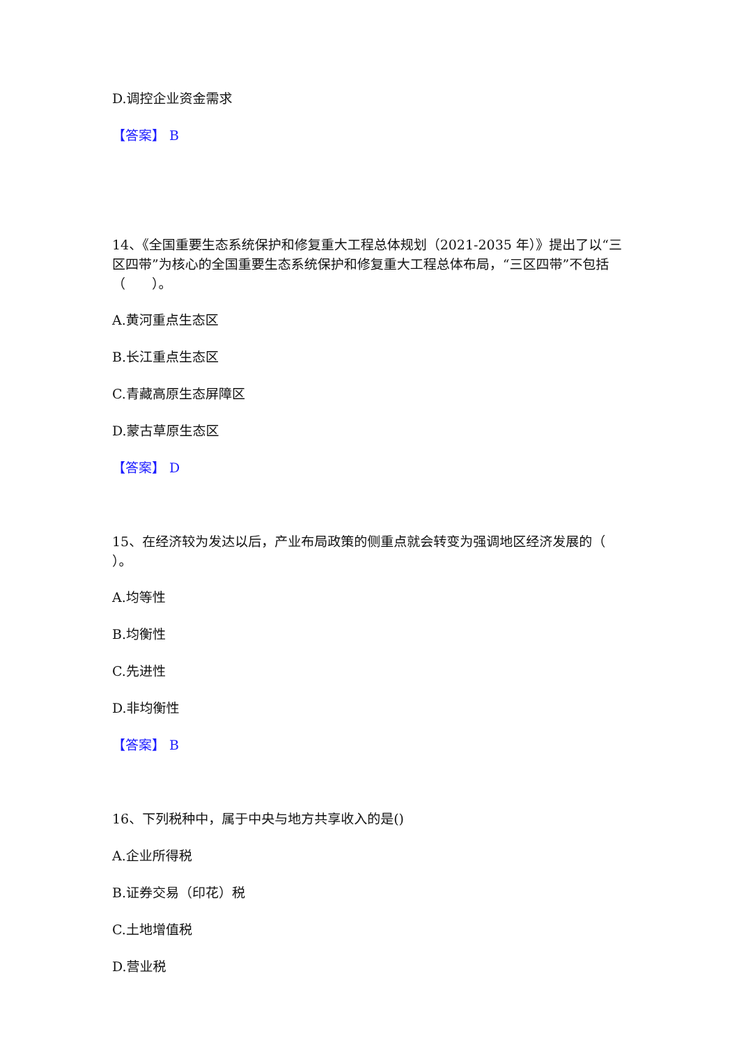D.调控企业资金需求
【答案】 B
14、《全国重要生态系统保护和修复重大工程总体规划（2021-2035 年）》提出了以“三区四带”为核心的全国重要生态系统保护和修复重大工程总体布局，“三区四带”不包括（　　）。
A.黄河重点生态区
B.长江重点生态区
C.青藏高原生态屏障区
D.蒙古草原生态区
【答案】 D
15、在经济较为发达以后，产业布局政策的侧重点就会转变为强调地区经济发展的（ ）。
A.均等性
B.均衡性
C.先进性
D.非均衡性
【答案】 B
16、下列税种中，属于中央与地方共享收入的是()
A.企业所得税
B.证券交易（印花）税
C.土地增值税
D.营业税